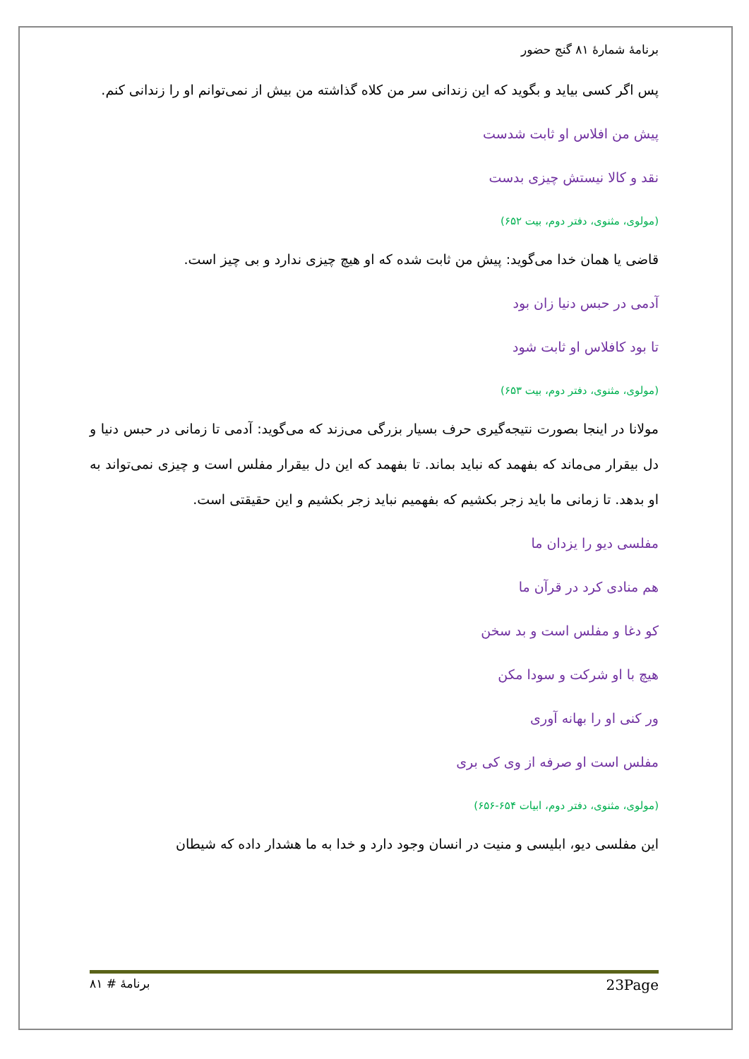برنامهٔ شمارهٔ ۸۱ گنج حضور
پس اگر کسی بیاید و بگوید که این زندانی سر من کلاه گذاشته من بیش از نمی‌توانم او را زندانی کنم.
پیش من افلاس او ثابت شدست
نقد و کالا نیستش چیزی بدست
(مولوی، مثنوی، دفتر دوم، بیت ۶۵۲)
قاضی یا همان خدا می‌گوید: پیش من ثابت شده که او هیچ چیزی ندارد و بی چیز است.
آدمی در حبس دنیا زان بود
تا بود کافلاس او ثابت شود
(مولوی، مثنوی، دفتر دوم، بیت ۶۵۳)
مولانا در اینجا بصورت نتیجه‌گیری حرف بسیار بزرگی می‌زند که می‌گوید: آدمی تا زمانی در حبس دنیا و دل بیقرار می‌ماند که بفهمد که نباید بماند. تا بفهمد که این دل بیقرار مفلس است و چیزی نمی‌تواند به او بدهد. تا زمانی ما باید زجر بکشیم که بفهمیم نباید زجر بکشیم و این حقیقتی است.
مفلسی دیو را یزدان ما
هم منادی کرد در قرآن ما
کو دغا و مفلس است و بد سخن
هیچ با او شرکت و سودا مکن
ور کنی او را بهانه آوری
مفلس است او صرفه از وی کی بری
(مولوی، مثنوی، دفتر دوم، ابیات ۶۵۴-۶۵۶)
این مفلسی دیو، ابلیسی و منیت در انسان وجود دارد و خدا به ما هشدار داده که شیطان
برنامهٔ # ۸۱ 23Page